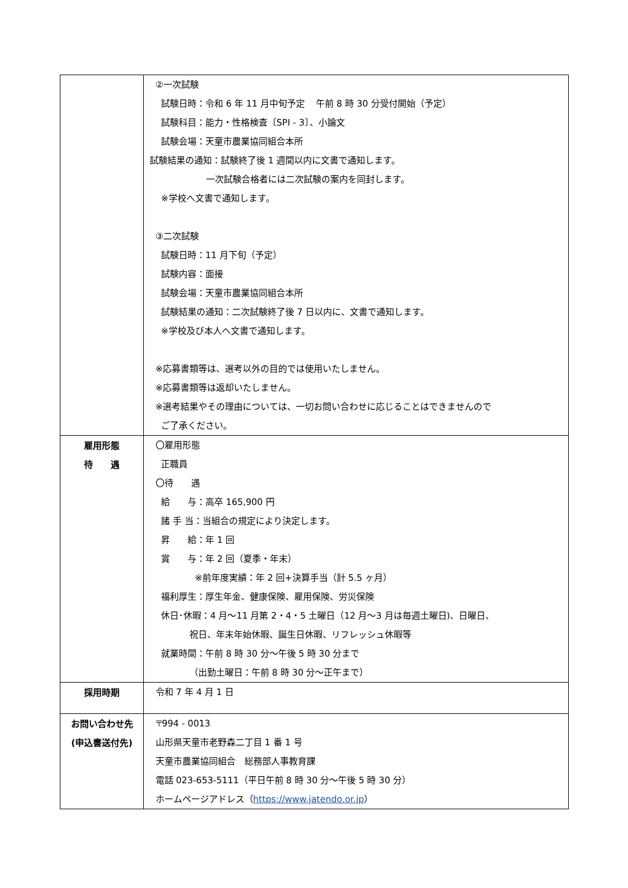| | ②一次試験 試験日時：令和 6 年 11 月中旬予定 午前 8 時 30 分受付開始（予定） 試験科目：能力・性格検査〔SPI - 3〕、小論文 試験会場：天童市農業協同組合本所 試験結果の通知：試験終了後 1 週間以内に文書で通知します。 一次試験合格者には二次試験の案内を同封します。 ※学校へ文書で通知します。 ③二次試験 試験日時：11 月下旬（予定） 試験内容：面接 試験会場：天童市農業協同組合本所 試験結果の通知：二次試験終了後 7 日以内に、文書で通知します。 ※学校及び本人へ文書で通知します。 ※応募書類等は、選考以外の目的では使用いたしません。 ※応募書類等は返却いたしません。 ※選考結果やその理由については、一切お問い合わせに応じることはできませんので ご了承ください。 |
| 雇用形態 待 遇 | 〇雇用形態 正職員 〇待 遇 給 与：高卒 165,900 円 諸 手 当：当組合の規定により決定します。 昇 給：年 1 回 賞 与：年 2 回（夏季・年末） ※前年度実績：年 2 回+決算手当（計 5.5 ヶ月） 福利厚生：厚生年金、健康保険、雇用保険、労災保険 休日･休暇：4 月～11 月第 2・4・5 土曜日（12 月～3 月は毎週土曜日)、日曜日、 祝日、年末年始休暇、誕生日休暇、リフレッシュ休暇等 就業時間：午前 8 時 30 分～午後 5 時 30 分まで （出勤土曜日：午前 8 時 30 分～正午まで） |
| 採用時期 | 令和 7 年 4 月 1 日 |
| お問い合わせ先 (申込書送付先) | 〒994 - 0013 山形県天童市老野森二丁目 1 番 1 号 天童市農業協同組合 総務部人事教育課 電話 023-653-5111（平日午前 8 時 30 分～午後 5 時 30 分） ホームページアドレス（ https://www.jatendo.or.jp ） |